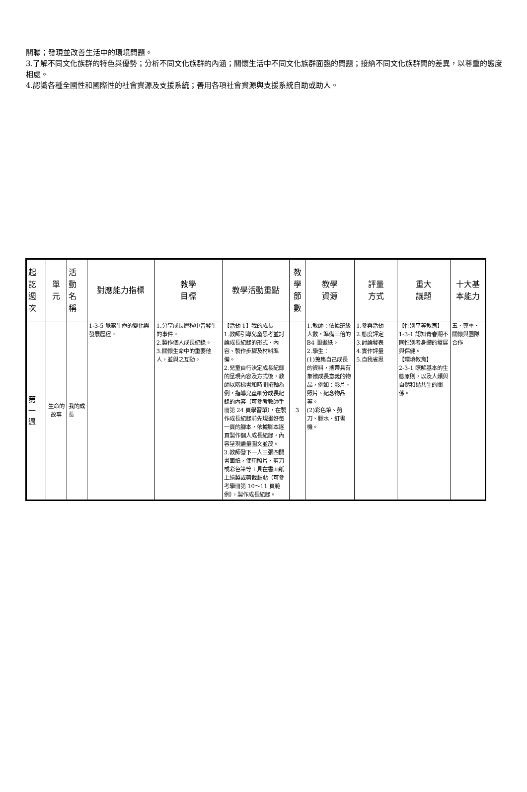關聯；發現並改善生活中的環境問題。
3.了解不同文化族群的特色與優勢；分析不同文化族群的內涵；關懷生活中不同文化族群面臨的問題；接納不同文化族群間的差異，以尊重的態度相處。
4.認識各種全國性和國際性的社會資源及支援系統；善用各項社會資源與支援系統自助或助人。
| 起 訖 週 次 | 單 元 | 活 動 名 稱 | 對應能力指標 | 教學 目標 | 教學活動重點 | 教 學 節 數 | 教學 資源 | 評量 方式 | 重大 議題 | 十大基本能力 |
| --- | --- | --- | --- | --- | --- | --- | --- | --- | --- | --- |
| 第 一 週 | 生命的故事 | 我的成長 | 1-3-5 覺察生命的變化與發展歷程。 | 1.分享成長歷程中曾發生的事件。 2.製作個人成長紀錄。 3.關懷生命中的重要他人，並與之互動。 | 【活動 1】我的成長 1.教師引導兒童思考並討論成長紀錄的形式、內容、製作步驟及材料準備。 2.兒童自行決定成長紀錄的呈現內容及方式後，教師以階梯書和時間捲軸為例，指導兒童細分成長紀錄的內容（可參考教師手冊第 24 頁學習單），在製作成長紀錄前先規畫好每一頁的腳本，依據腳本逐頁製作個人成長紀錄，內容呈現盡量圖文並茂。 3.教師發下一人三張四開書面紙，使用照片、剪刀或彩色筆等工具在書面紙上繪製或剪裁黏貼（可參考學冊第 10～11 頁範例），製作成長紀錄。 | 3 | 1.教師：依據班級人數，準備三倍的 B4 圖畫紙。 2.學生： (1)蒐集自己成長的資料，攜帶具有象徵成長意義的物品，例如：影片、照片、紀念物品等。 (2)彩色筆、剪刀、膠水、釘書機。 | 1.參與活動 2.態度評定 3.討論發表 4.實作評量 5.自我省思 | 【性別平等教育】 1-3-1 認知青春期不同性別者身體的發展與保健。 【環境教育】 2-3-1 瞭解基本的生態原則，以及人類與自然和諧共生的關係。 | 五、尊重、關懷與團隊合作 |